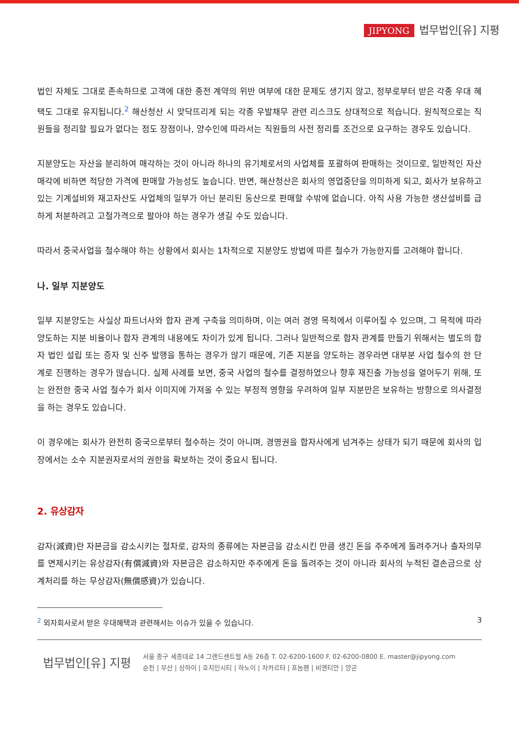JIPYONG 법무법인[유] 지평
법인 자체도 그대로 존속하므로 고객에 대한 종전 계약의 위반 여부에 대한 문제도 생기지 않고, 정부로부터 받은 각종 우대 혜택도 그대로 유지됩니다.<sup>2</sup> 해산청산 시 맞닥뜨리게 되는 각종 우발채무 관련 리스크도 상대적으로 적습니다. 원칙적으로는 직원들을 정리할 필요가 없다는 점도 장점이나, 양수인에 따라서는 직원들의 사전 정리를 조건으로 요구하는 경우도 있습니다.
지분양도는 자산을 분리하여 매각하는 것이 아니라 하나의 유기체로서의 사업체를 포괄하여 판매하는 것이므로, 일반적인 자산 매각에 비하면 적당한 가격에 판매할 가능성도 높습니다. 반면, 해산청산은 회사의 영업중단을 의미하게 되고, 회사가 보유하고 있는 기계설비와 재고자산도 사업체의 일부가 아닌 분리된 동산으로 판매할 수밖에 없습니다. 아직 사용 가능한 생산설비를 급하게 처분하려고 고철가격으로 팔아야 하는 경우가 생길 수도 있습니다.
따라서 중국사업을 철수해야 하는 상황에서 회사는 1차적으로 지분양도 방법에 따른 철수가 가능한지를 고려해야 합니다.
나. 일부 지분양도
일부 지분양도는 사실상 파트너사와 합자 관계 구축을 의미하며, 이는 여러 경영 목적에서 이루어질 수 있으며, 그 목적에 따라 양도하는 지분 비율이나 합자 관계의 내용에도 차이가 있게 됩니다. 그러나 일반적으로 합자 관계를 만들기 위해서는 별도의 합자 법인 설립 또는 증자 및 신주 발행을 통하는 경우가 많기 때문에, 기존 지분을 양도하는 경우라면 대부분 사업 철수의 한 단계로 진행하는 경우가 많습니다. 실제 사례를 보면, 중국 사업의 철수를 결정하였으나 향후 재진출 가능성을 열어두기 위해, 또는 완전한 중국 사업 철수가 회사 이미지에 가져올 수 있는 부정적 영향을 우려하여 일부 지분만은 보유하는 방향으로 의사결정을 하는 경우도 있습니다.
이 경우에는 회사가 완전히 중국으로부터 철수하는 것이 아니며, 경영권을 합자사에게 넘겨주는 상태가 되기 때문에 회사의 입장에서는 소수 지분권자로서의 권한을 확보하는 것이 중요시 됩니다.
2. 유상감자
감자(減資)란 자본금을 감소시키는 절차로, 감자의 종류에는 자본금을 감소시킨 만큼 생긴 돈을 주주에게 돌려주거나 출자의무를 면제시키는 유상감자(有償減資)와 자본금은 감소하지만 주주에게 돈을 돌려주는 것이 아니라 회사의 누적된 결손금으로 상계처리를 하는 무상감자(無償感資)가 있습니다.
<sup>2</sup> 외자회사로서 받은 우대혜택과 관련해서는 이슈가 있을 수 있습니다. 3
법무법인[유] 지평
서울 중구 세종대로 14 그랜드센트럴 A동 26층 T. 02-6200-1600 F. 02-6200-0800 E. master@jipyong.com
순천 | 부산 | 상하이 | 호치민시티 | 하노이 | 자카르타 | 프놈펜 | 비엔티안 | 양곤